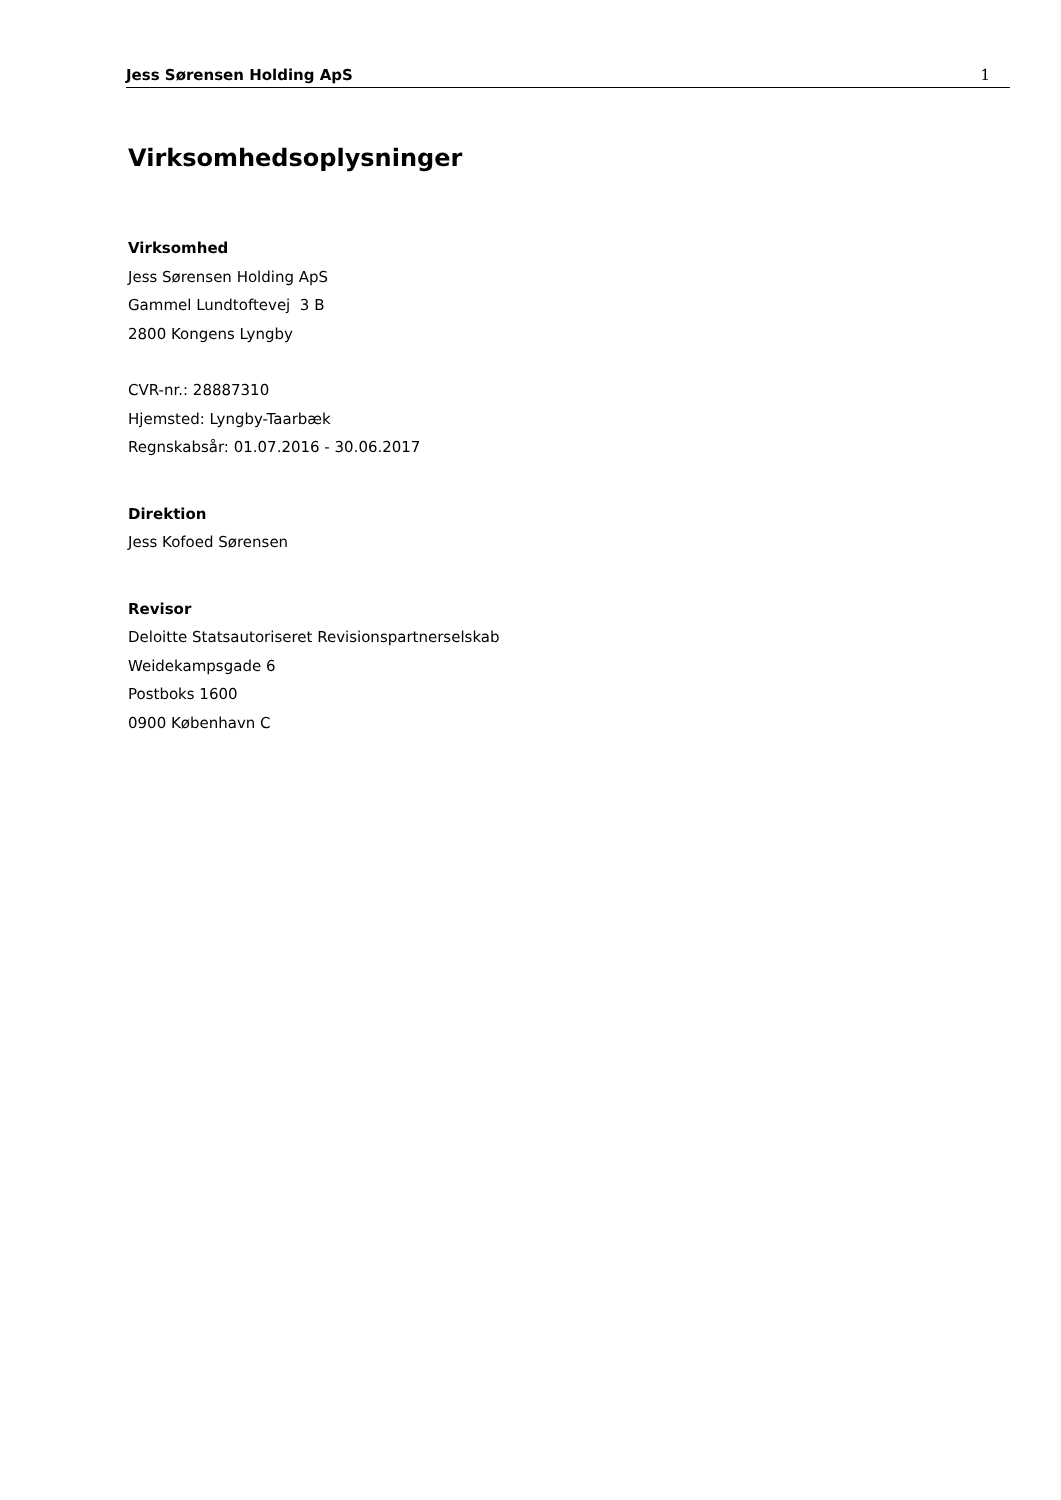Jess Sørensen Holding ApS 1
Virksomhedsoplysninger
Virksomhed
Jess Sørensen Holding ApS
Gammel Lundtoftevej 3 B
2800 Kongens Lyngby
CVR-nr.: 28887310
Hjemsted: Lyngby-Taarbæk
Regnskabsår: 01.07.2016 - 30.06.2017
Direktion
Jess Kofoed Sørensen
Revisor
Deloitte Statsautoriseret Revisionspartnerselskab
Weidekampsgade 6
Postboks 1600
0900 København C